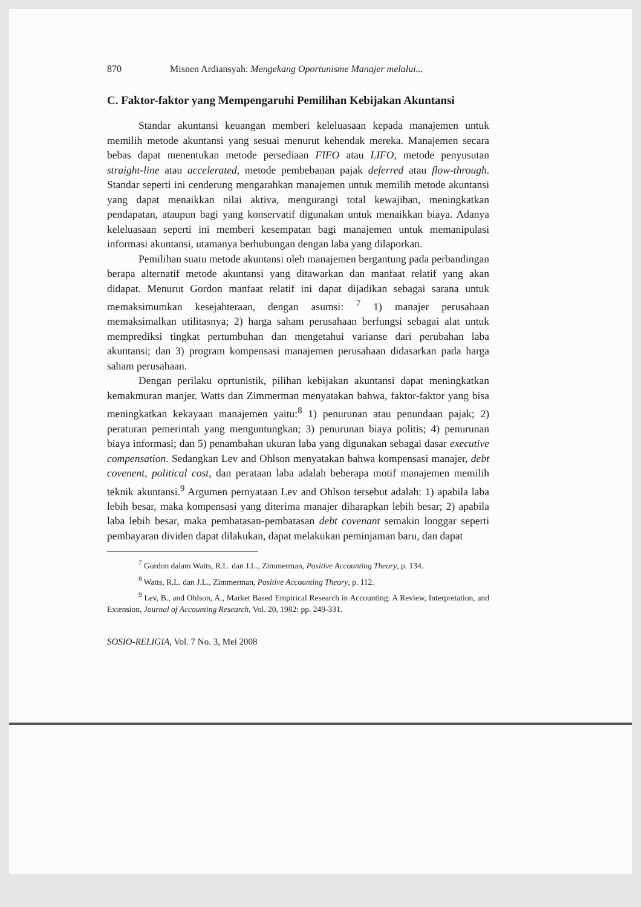870 Misnen Ardiansyah: Mengekang Oportunisme Manajer melalui...
C. Faktor-faktor yang Mempengaruhi Pemilihan Kebijakan Akuntansi
Standar akuntansi keuangan memberi keleluasaan kepada manajemen untuk memilih metode akuntansi yang sesuai menurut kehendak mereka. Manajemen secara bebas dapat menentukan metode persediaan FIFO atau LIFO, metode penyusutan straight-line atau accelerated, metode pembebanan pajak deferred atau flow-through. Standar seperti ini cenderung mengarahkan manajemen untuk memilih metode akuntansi yang dapat menaikkan nilai aktiva, mengurangi total kewajiban, meningkatkan pendapatan, ataupun bagi yang konservatif digunakan untuk menaikkan biaya. Adanya keleluasaan seperti ini memberi kesempatan bagi manajemen untuk memanipulasi informasi akuntansi, utamanya berhubungan dengan laba yang dilaporkan.
Pemilihan suatu metode akuntansi oleh manajemen bergantung pada perbandingan berapa alternatif metode akuntansi yang ditawarkan dan manfaat relatif yang akan didapat. Menurut Gordon manfaat relatif ini dapat dijadikan sebagai sarana untuk memaksimumkan kesejahteraan, dengan asumsi: <sup>7</sup> 1) manajer perusahaan memaksimalkan utilitasnya; 2) harga saham perusahaan berfungsi sebagai alat untuk memprediksi tingkat pertumbuhan dan mengetahui varianse dari perubahan laba akuntansi; dan 3) program kompensasi manajemen perusahaan didasarkan pada harga saham perusahaan.
Dengan perilaku oprtunistik, pilihan kebijakan akuntansi dapat meningkatkan kemakmuran manjer. Watts dan Zimmerman menyatakan bahwa, faktor-faktor yang bisa meningkatkan kekayaan manajemen yaitu:<sup>8</sup> 1) penurunan atau penundaan pajak; 2) peraturan pemerintah yang menguntungkan; 3) penurunan biaya politis; 4) penurunan biaya informasi; dan 5) penambahan ukuran laba yang digunakan sebagai dasar executive compensation. Sedangkan Lev and Ohlson menyatakan bahwa kompensasi manajer, debt covenent, political cost, dan perataan laba adalah beberapa motif manajemen memilih teknik akuntansi.<sup>9</sup> Argumen pernyataan Lev and Ohlson tersebut adalah: 1) apabila laba lebih besar, maka kompensasi yang diterima manajer diharapkan lebih besar; 2) apabila laba lebih besar, maka pembatasan-pembatasan debt covenant semakin longgar seperti pembayaran dividen dapat dilakukan, dapat melakukan peminjaman baru, dan dapat
<sup>7</sup> Gordon dalam Watts, R.L. dan J.L., Zimmerman, Positive Accounting Theory, p. 134.
<sup>8</sup> Watts, R.L. dan J.L., Zimmerman, Positive Accounting Theory, p. 112.
<sup>9</sup> Lev, B., and Ohlson, A., Market Based Empirical Research in Accounting: A Review, Interpretation, and Extension, Journal of Accounting Research, Vol. 20, 1982: pp. 249-331.
SOSIO-RELIGIA, Vol. 7 No. 3, Mei 2008